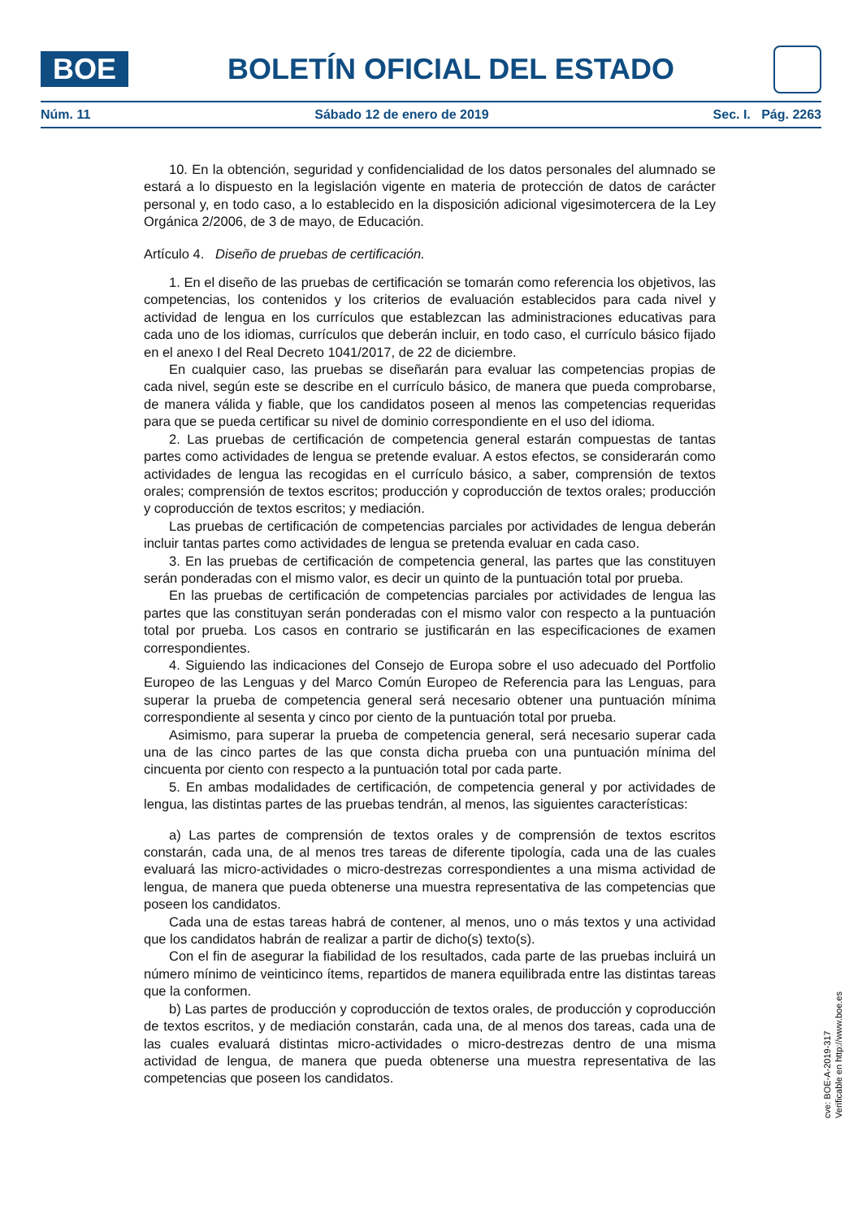BOE
BOLETÍN OFICIAL DEL ESTADO
Núm. 11 Sábado 12 de enero de 2019 Sec. I. Pág. 2263
10. En la obtención, seguridad y confidencialidad de los datos personales del alumnado se estará a lo dispuesto en la legislación vigente en materia de protección de datos de carácter personal y, en todo caso, a lo establecido en la disposición adicional vigesimotercera de la Ley Orgánica 2/2006, de 3 de mayo, de Educación.
Artículo 4. Diseño de pruebas de certificación.
1. En el diseño de las pruebas de certificación se tomarán como referencia los objetivos, las competencias, los contenidos y los criterios de evaluación establecidos para cada nivel y actividad de lengua en los currículos que establezcan las administraciones educativas para cada uno de los idiomas, currículos que deberán incluir, en todo caso, el currículo básico fijado en el anexo I del Real Decreto 1041/2017, de 22 de diciembre.
En cualquier caso, las pruebas se diseñarán para evaluar las competencias propias de cada nivel, según este se describe en el currículo básico, de manera que pueda comprobarse, de manera válida y fiable, que los candidatos poseen al menos las competencias requeridas para que se pueda certificar su nivel de dominio correspondiente en el uso del idioma.
2. Las pruebas de certificación de competencia general estarán compuestas de tantas partes como actividades de lengua se pretende evaluar. A estos efectos, se considerarán como actividades de lengua las recogidas en el currículo básico, a saber, comprensión de textos orales; comprensión de textos escritos; producción y coproducción de textos orales; producción y coproducción de textos escritos; y mediación.
Las pruebas de certificación de competencias parciales por actividades de lengua deberán incluir tantas partes como actividades de lengua se pretenda evaluar en cada caso.
3. En las pruebas de certificación de competencia general, las partes que las constituyen serán ponderadas con el mismo valor, es decir un quinto de la puntuación total por prueba.
En las pruebas de certificación de competencias parciales por actividades de lengua las partes que las constituyan serán ponderadas con el mismo valor con respecto a la puntuación total por prueba. Los casos en contrario se justificarán en las especificaciones de examen correspondientes.
4. Siguiendo las indicaciones del Consejo de Europa sobre el uso adecuado del Portfolio Europeo de las Lenguas y del Marco Común Europeo de Referencia para las Lenguas, para superar la prueba de competencia general será necesario obtener una puntuación mínima correspondiente al sesenta y cinco por ciento de la puntuación total por prueba.
Asimismo, para superar la prueba de competencia general, será necesario superar cada una de las cinco partes de las que consta dicha prueba con una puntuación mínima del cincuenta por ciento con respecto a la puntuación total por cada parte.
5. En ambas modalidades de certificación, de competencia general y por actividades de lengua, las distintas partes de las pruebas tendrán, al menos, las siguientes características:
a) Las partes de comprensión de textos orales y de comprensión de textos escritos constarán, cada una, de al menos tres tareas de diferente tipología, cada una de las cuales evaluará las micro-actividades o micro-destrezas correspondientes a una misma actividad de lengua, de manera que pueda obtenerse una muestra representativa de las competencias que poseen los candidatos.
Cada una de estas tareas habrá de contener, al menos, uno o más textos y una actividad que los candidatos habrán de realizar a partir de dicho(s) texto(s).
Con el fin de asegurar la fiabilidad de los resultados, cada parte de las pruebas incluirá un número mínimo de veinticinco ítems, repartidos de manera equilibrada entre las distintas tareas que la conformen.
b) Las partes de producción y coproducción de textos orales, de producción y coproducción de textos escritos, y de mediación constarán, cada una, de al menos dos tareas, cada una de las cuales evaluará distintas micro-actividades o micro-destrezas dentro de una misma actividad de lengua, de manera que pueda obtenerse una muestra representativa de las competencias que poseen los candidatos.
cve: BOE-A-2019-317
Verificable en http://www.boe.es